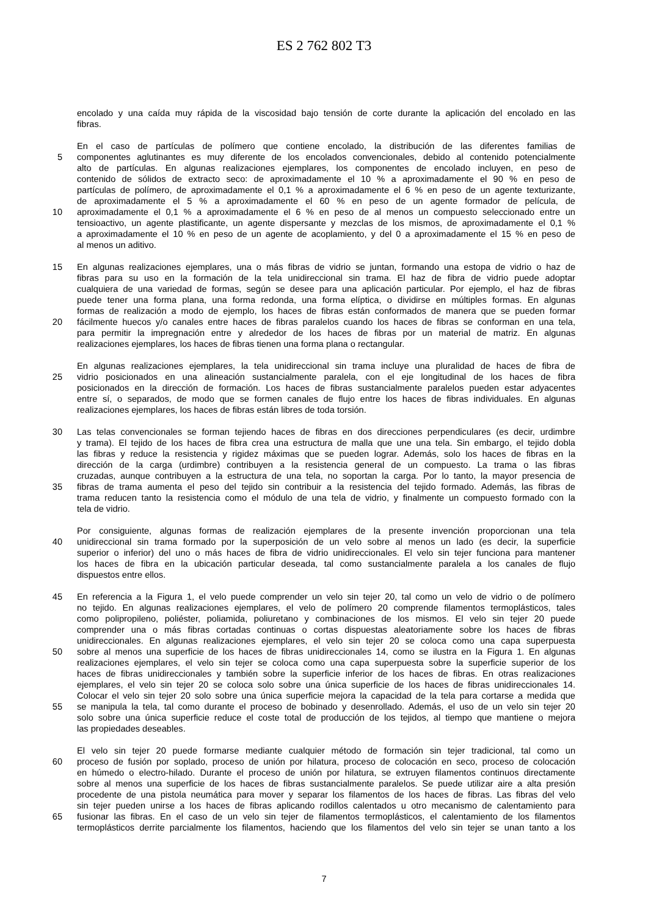ES 2 762 802 T3
encolado y una caída muy rápida de la viscosidad bajo tensión de corte durante la aplicación del encolado en las
fibras.
En el caso de partículas de polímero que contiene encolado, la distribución de las diferentes familias de
5 componentes aglutinantes es muy diferente de los encolados convencionales, debido al contenido potencialmente
alto de partículas. En algunas realizaciones ejemplares, los componentes de encolado incluyen, en peso de
contenido de sólidos de extracto seco: de aproximadamente el 10 % a aproximadamente el 90 % en peso de
partículas de polímero, de aproximadamente el 0,1 % a aproximadamente el 6 % en peso de un agente texturizante,
de aproximadamente el 5 % a aproximadamente el 60 % en peso de un agente formador de película, de
10 aproximadamente el 0,1 % a aproximadamente el 6 % en peso de al menos un compuesto seleccionado entre un
tensioactivo, un agente plastificante, un agente dispersante y mezclas de los mismos, de aproximadamente el 0,1 %
a aproximadamente el 10 % en peso de un agente de acoplamiento, y del 0 a aproximadamente el 15 % en peso de
al menos un aditivo.
15 En algunas realizaciones ejemplares, una o más fibras de vidrio se juntan, formando una estopa de vidrio o haz de
fibras para su uso en la formación de la tela unidireccional sin trama. El haz de fibra de vidrio puede adoptar
cualquiera de una variedad de formas, según se desee para una aplicación particular. Por ejemplo, el haz de fibras
puede tener una forma plana, una forma redonda, una forma elíptica, o dividirse en múltiples formas. En algunas
formas de realización a modo de ejemplo, los haces de fibras están conformados de manera que se pueden formar
20 fácilmente huecos y/o canales entre haces de fibras paralelos cuando los haces de fibras se conforman en una tela,
para permitir la impregnación entre y alrededor de los haces de fibras por un material de matriz. En algunas
realizaciones ejemplares, los haces de fibras tienen una forma plana o rectangular.
En algunas realizaciones ejemplares, la tela unidireccional sin trama incluye una pluralidad de haces de fibra de
25 vidrio posicionados en una alineación sustancialmente paralela, con el eje longitudinal de los haces de fibra
posicionados en la dirección de formación. Los haces de fibras sustancialmente paralelos pueden estar adyacentes
entre sí, o separados, de modo que se formen canales de flujo entre los haces de fibras individuales. En algunas
realizaciones ejemplares, los haces de fibras están libres de toda torsión.
30 Las telas convencionales se forman tejiendo haces de fibras en dos direcciones perpendiculares (es decir, urdimbre
y trama). El tejido de los haces de fibra crea una estructura de malla que une una tela. Sin embargo, el tejido dobla
las fibras y reduce la resistencia y rigidez máximas que se pueden lograr. Además, solo los haces de fibras en la
dirección de la carga (urdimbre) contribuyen a la resistencia general de un compuesto. La trama o las fibras
cruzadas, aunque contribuyen a la estructura de una tela, no soportan la carga. Por lo tanto, la mayor presencia de
35 fibras de trama aumenta el peso del tejido sin contribuir a la resistencia del tejido formado. Además, las fibras de
trama reducen tanto la resistencia como el módulo de una tela de vidrio, y finalmente un compuesto formado con la
tela de vidrio.
Por consiguiente, algunas formas de realización ejemplares de la presente invención proporcionan una tela
40 unidireccional sin trama formado por la superposición de un velo sobre al menos un lado (es decir, la superficie
superior o inferior) del uno o más haces de fibra de vidrio unidireccionales. El velo sin tejer funciona para mantener
los haces de fibra en la ubicación particular deseada, tal como sustancialmente paralela a los canales de flujo
dispuestos entre ellos.
45 En referencia a la Figura 1, el velo puede comprender un velo sin tejer 20, tal como un velo de vidrio o de polímero
no tejido. En algunas realizaciones ejemplares, el velo de polímero 20 comprende filamentos termoplásticos, tales
como polipropileno, poliéster, poliamida, poliuretano y combinaciones de los mismos. El velo sin tejer 20 puede
comprender una o más fibras cortadas continuas o cortas dispuestas aleatoriamente sobre los haces de fibras
unidireccionales. En algunas realizaciones ejemplares, el velo sin tejer 20 se coloca como una capa superpuesta
50 sobre al menos una superficie de los haces de fibras unidireccionales 14, como se ilustra en la Figura 1. En algunas
realizaciones ejemplares, el velo sin tejer se coloca como una capa superpuesta sobre la superficie superior de los
haces de fibras unidireccionales y también sobre la superficie inferior de los haces de fibras. En otras realizaciones
ejemplares, el velo sin tejer 20 se coloca solo sobre una única superficie de los haces de fibras unidireccionales 14.
Colocar el velo sin tejer 20 solo sobre una única superficie mejora la capacidad de la tela para cortarse a medida que
55 se manipula la tela, tal como durante el proceso de bobinado y desenrollado. Además, el uso de un velo sin tejer 20
solo sobre una única superficie reduce el coste total de producción de los tejidos, al tiempo que mantiene o mejora
las propiedades deseables.
El velo sin tejer 20 puede formarse mediante cualquier método de formación sin tejer tradicional, tal como un
60 proceso de fusión por soplado, proceso de unión por hilatura, proceso de colocación en seco, proceso de colocación
en húmedo o electro-hilado. Durante el proceso de unión por hilatura, se extruyen filamentos continuos directamente
sobre al menos una superficie de los haces de fibras sustancialmente paralelos. Se puede utilizar aire a alta presión
procedente de una pistola neumática para mover y separar los filamentos de los haces de fibras. Las fibras del velo
sin tejer pueden unirse a los haces de fibras aplicando rodillos calentados u otro mecanismo de calentamiento para
65 fusionar las fibras. En el caso de un velo sin tejer de filamentos termoplásticos, el calentamiento de los filamentos
termoplásticos derrite parcialmente los filamentos, haciendo que los filamentos del velo sin tejer se unan tanto a los
7